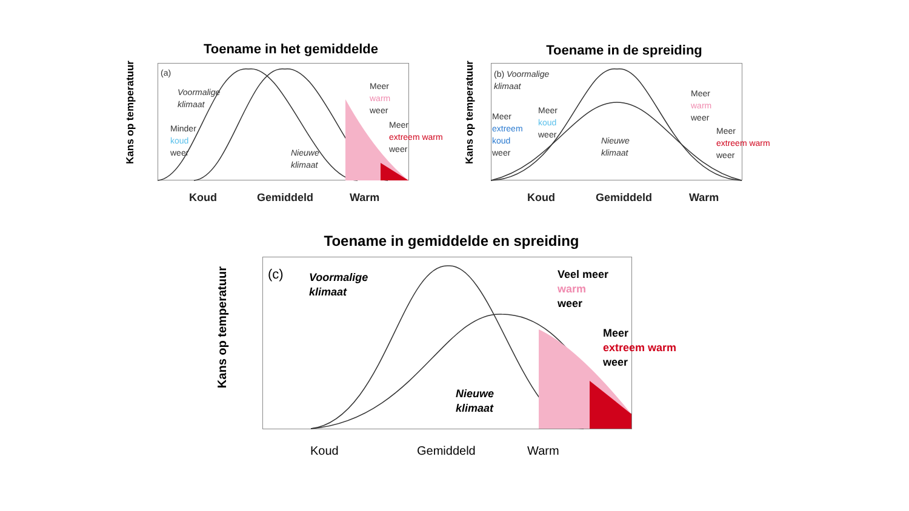Toename in het gemiddelde
Kans op temperatuur
(a)
Voormalige
klimaat
Minder
koud
weer
Nieuwe
klimaat
Meer
warm
weer
Meer
extreem warm
weer
Koud Gemiddeld Warm
Toename in de spreiding
Kans op temperatuur
(b) Voormalige
klimaat
Meer
extreem
koud
weer
Meer
koud
weer
Nieuwe
klimaat
Meer
warm
weer
Meer
extreem warm
weer
Koud Gemiddeld Warm
Toename in gemiddelde en spreiding
Kans op temperatuur
(c)
Voormalige
klimaat
Nieuwe
klimaat
Veel meer
warm
weer
Meer
extreem warm
weer
Koud Gemiddeld Warm